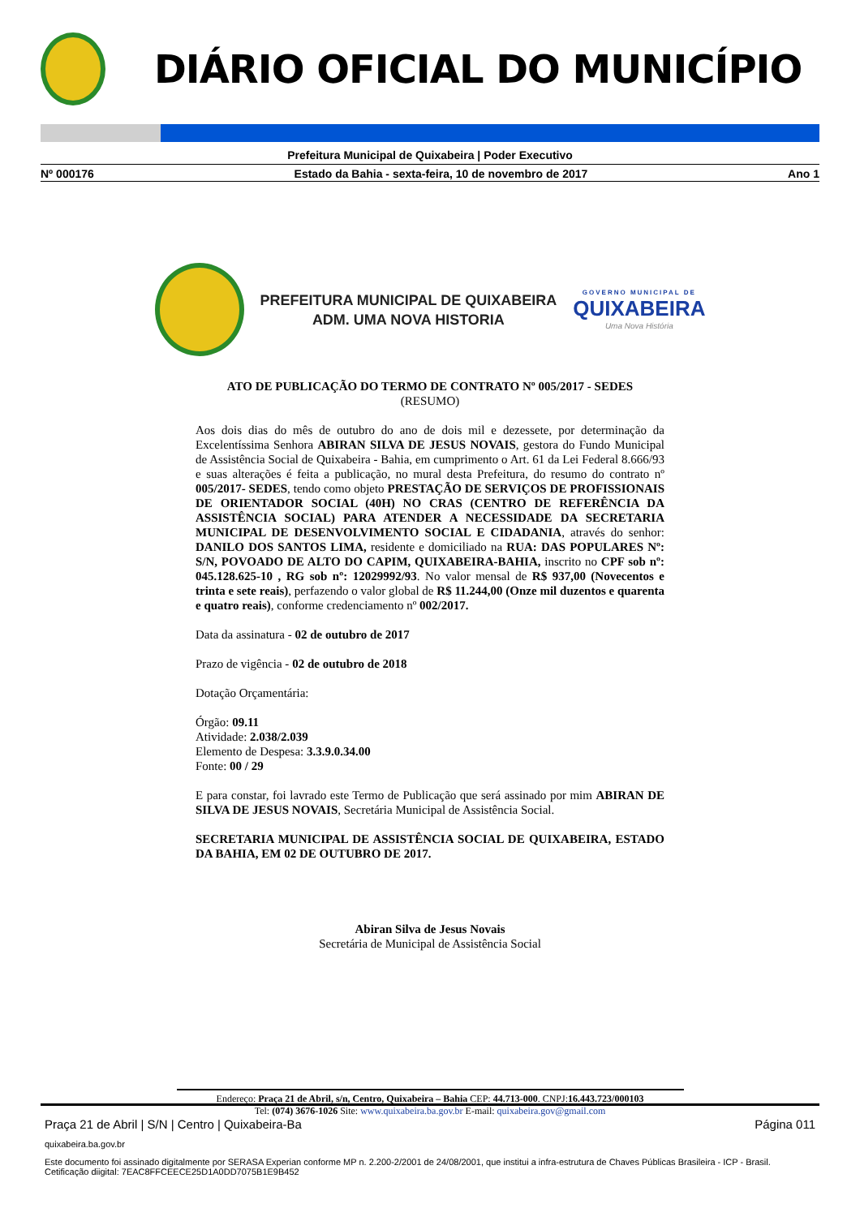DIÁRIO OFICIAL DO MUNICÍPIO
Prefeitura Municipal de Quixabeira | Poder Executivo
Nº 000176 Estado da Bahia - sexta-feira, 10 de novembro de 2017 Ano 1
PREFEITURA MUNICIPAL DE QUIXABEIRA
ADM. UMA NOVA HISTORIA
GOVERNO MUNICIPAL DE
QUIXABEIRA
Uma Nova História
ATO DE PUBLICAÇÃO DO TERMO DE CONTRATO Nº 005/2017 - SEDES
(RESUMO)
Aos dois dias do mês de outubro do ano de dois mil e dezessete, por determinação da Excelentíssima Senhora ABIRAN SILVA DE JESUS NOVAIS, gestora do Fundo Municipal de Assistência Social de Quixabeira - Bahia, em cumprimento o Art. 61 da Lei Federal 8.666/93 e suas alterações é feita a publicação, no mural desta Prefeitura, do resumo do contrato nº 005/2017- SEDES, tendo como objeto PRESTAÇÃO DE SERVIÇOS DE PROFISSIONAIS DE ORIENTADOR SOCIAL (40H) NO CRAS (CENTRO DE REFERÊNCIA DA ASSISTÊNCIA SOCIAL) PARA ATENDER A NECESSIDADE DA SECRETARIA MUNICIPAL DE DESENVOLVIMENTO SOCIAL E CIDADANIA, através do senhor: DANILO DOS SANTOS LIMA, residente e domiciliado na RUA: DAS POPULARES Nº: S/N, POVOADO DE ALTO DO CAPIM, QUIXABEIRA-BAHIA, inscrito no CPF sob nº: 045.128.625-10 , RG sob nº: 12029992/93. No valor mensal de R$ 937,00 (Novecentos e trinta e sete reais), perfazendo o valor global de R$ 11.244,00 (Onze mil duzentos e quarenta e quatro reais), conforme credenciamento nº 002/2017.
Data da assinatura - 02 de outubro de 2017
Prazo de vigência - 02 de outubro de 2018
Dotação Orçamentária:
Órgão: 09.11
Atividade: 2.038/2.039
Elemento de Despesa: 3.3.9.0.34.00
Fonte: 00 / 29
E para constar, foi lavrado este Termo de Publicação que será assinado por mim ABIRAN DE SILVA DE JESUS NOVAIS, Secretária Municipal de Assistência Social.
SECRETARIA MUNICIPAL DE ASSISTÊNCIA SOCIAL DE QUIXABEIRA, ESTADO DA BAHIA, EM 02 DE OUTUBRO DE 2017.
Abiran Silva de Jesus Novais
Secretária de Municipal de Assistência Social
Endereço: Praça 21 de Abril, s/n, Centro, Quixabeira – Bahia CEP: 44.713-000. CNPJ:16.443.723/000103
Tel: (074) 3676-1026 Site: www.quixabeira.ba.gov.br E-mail: quixabeira.gov@gmail.com
Praça 21 de Abril | S/N | Centro | Quixabeira-Ba Página 011
quixabeira.ba.gov.br
Este documento foi assinado digitalmente por SERASA Experian conforme MP n. 2.200-2/2001 de 24/08/2001, que institui a infra-estrutura de Chaves Públicas Brasileira - ICP - Brasil. Cetificação diigital: 7EAC8FFCEECE25D1A0DD7075B1E9B452